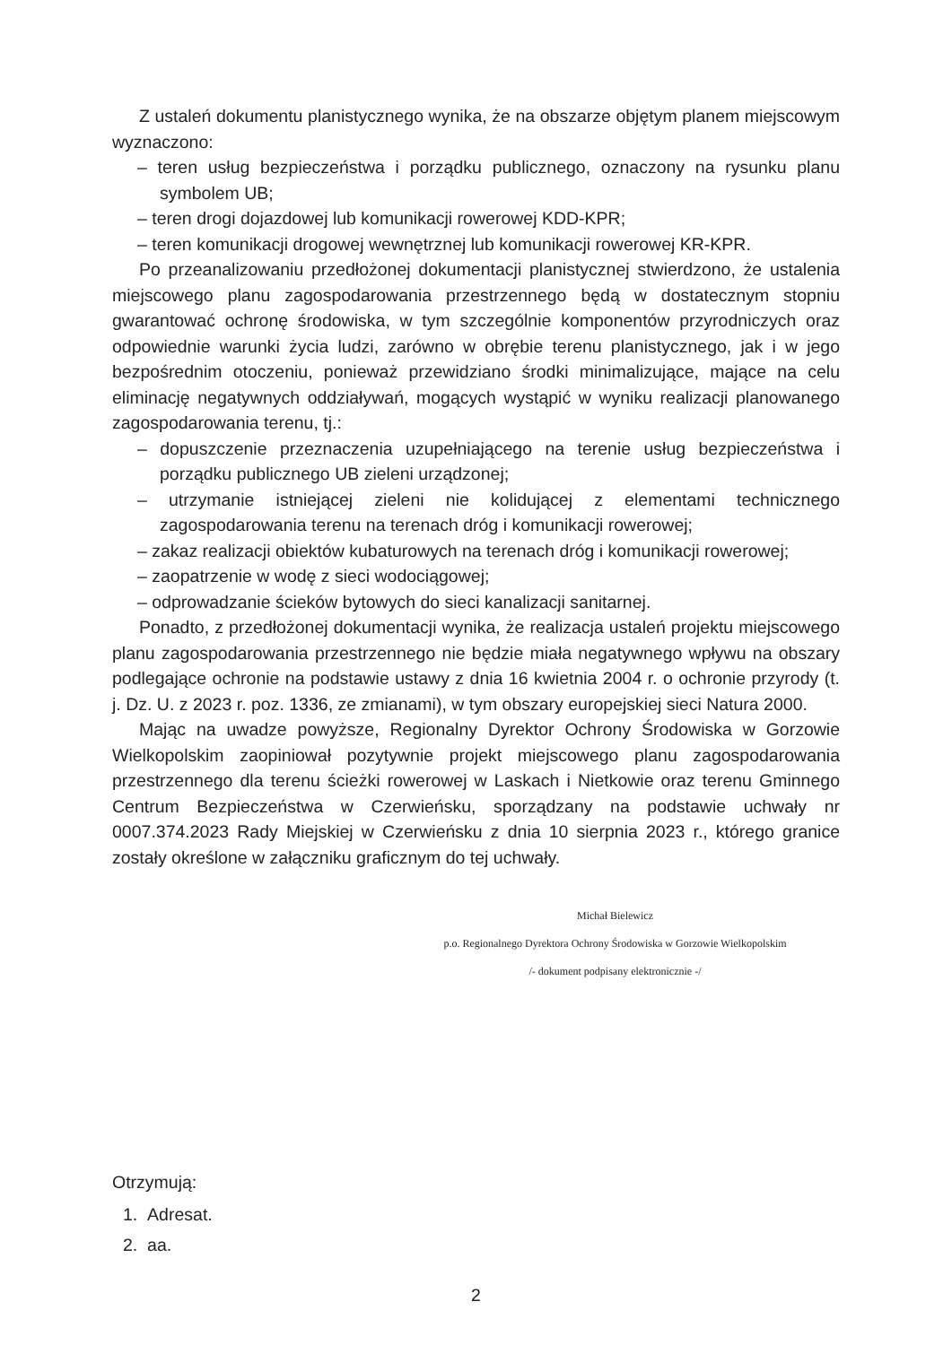Z ustaleń dokumentu planistycznego wynika, że na obszarze objętym planem miejscowym wyznaczono:
– teren usług bezpieczeństwa i porządku publicznego, oznaczony na rysunku planu symbolem UB;
– teren drogi dojazdowej lub komunikacji rowerowej KDD-KPR;
– teren komunikacji drogowej wewnętrznej lub komunikacji rowerowej KR-KPR.
Po przeanalizowaniu przedłożonej dokumentacji planistycznej stwierdzono, że ustalenia miejscowego planu zagospodarowania przestrzennego będą w dostatecznym stopniu gwarantować ochronę środowiska, w tym szczególnie komponentów przyrodniczych oraz odpowiednie warunki życia ludzi, zarówno w obrębie terenu planistycznego, jak i w jego bezpośrednim otoczeniu, ponieważ przewidziano środki minimalizujące, mające na celu eliminację negatywnych oddziaływań, mogących wystąpić w wyniku realizacji planowanego zagospodarowania terenu, tj.:
– dopuszczenie przeznaczenia uzupełniającego na terenie usług bezpieczeństwa i porządku publicznego UB zieleni urządzonej;
– utrzymanie istniejącej zieleni nie kolidującej z elementami technicznego zagospodarowania terenu na terenach dróg i komunikacji rowerowej;
– zakaz realizacji obiektów kubaturowych na terenach dróg i komunikacji rowerowej;
– zaopatrzenie w wodę z sieci wodociągowej;
– odprowadzanie ścieków bytowych do sieci kanalizacji sanitarnej.
Ponadto, z przedłożonej dokumentacji wynika, że realizacja ustaleń projektu miejscowego planu zagospodarowania przestrzennego nie będzie miała negatywnego wpływu na obszary podlegające ochronie na podstawie ustawy z dnia 16 kwietnia 2004 r. o ochronie przyrody (t. j. Dz. U. z 2023 r. poz. 1336, ze zmianami), w tym obszary europejskiej sieci Natura 2000.
Mając na uwadze powyższe, Regionalny Dyrektor Ochrony Środowiska w Gorzowie Wielkopolskim zaopiniował pozytywnie projekt miejscowego planu zagospodarowania przestrzennego dla terenu ścieżki rowerowej w Laskach i Nietkowie oraz terenu Gminnego Centrum Bezpieczeństwa w Czerwieńsku, sporządzany na podstawie uchwały nr 0007.374.2023 Rady Miejskiej w Czerwieńsku z dnia 10 sierpnia 2023 r., którego granice zostały określone w załączniku graficznym do tej uchwały.
Michał Bielewicz
p.o. Regionalnego Dyrektora Ochrony Środowiska w Gorzowie Wielkopolskim
/- dokument podpisany elektronicznie -/
Otrzymują:
1. Adresat.
2. aa.
2